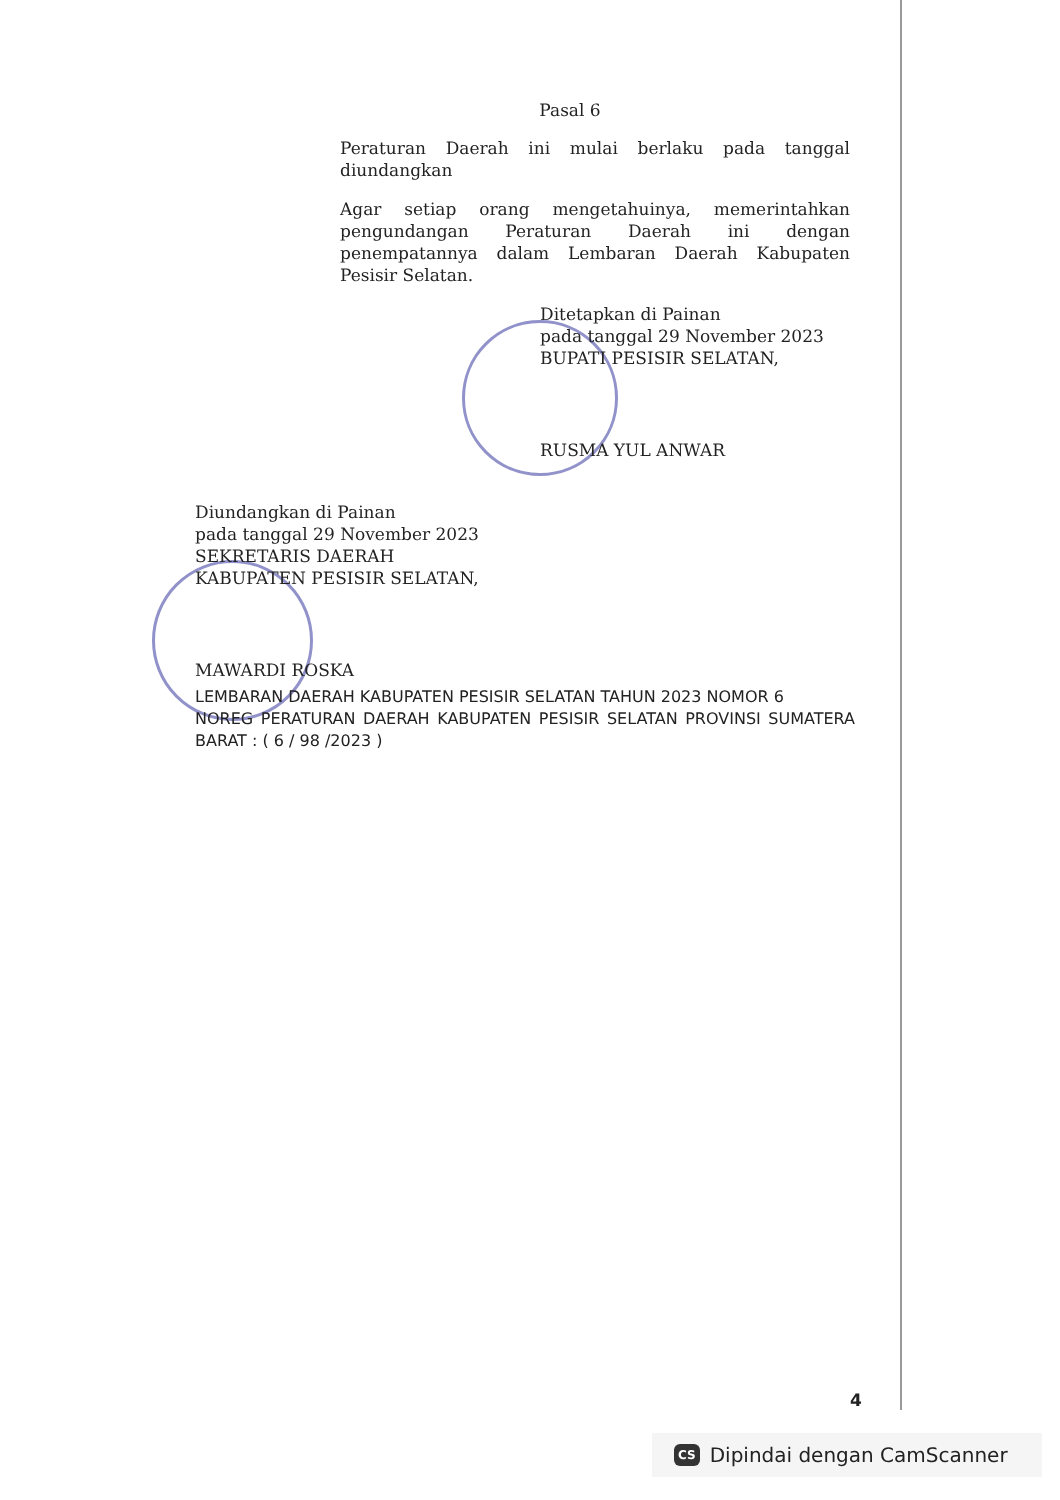Pasal 6
Peraturan Daerah ini mulai berlaku pada tanggal diundangkan
Agar setiap orang mengetahuinya, memerintahkan pengundangan Peraturan Daerah ini dengan penempatannya dalam Lembaran Daerah Kabupaten Pesisir Selatan.
Ditetapkan di Painan
pada tanggal 29 November 2023
BUPATI PESISIR SELATAN,
RUSMA YUL ANWAR
Diundangkan di Painan
pada tanggal 29 November 2023
SEKRETARIS DAERAH
KABUPATEN PESISIR SELATAN,
MAWARDI ROSKA
LEMBARAN DAERAH KABUPATEN PESISIR SELATAN TAHUN 2023 NOMOR 6
NOREG PERATURAN DAERAH KABUPATEN PESISIR SELATAN PROVINSI SUMATERA BARAT : ( 6 / 98 /2023 )
4
CS Dipindai dengan CamScanner